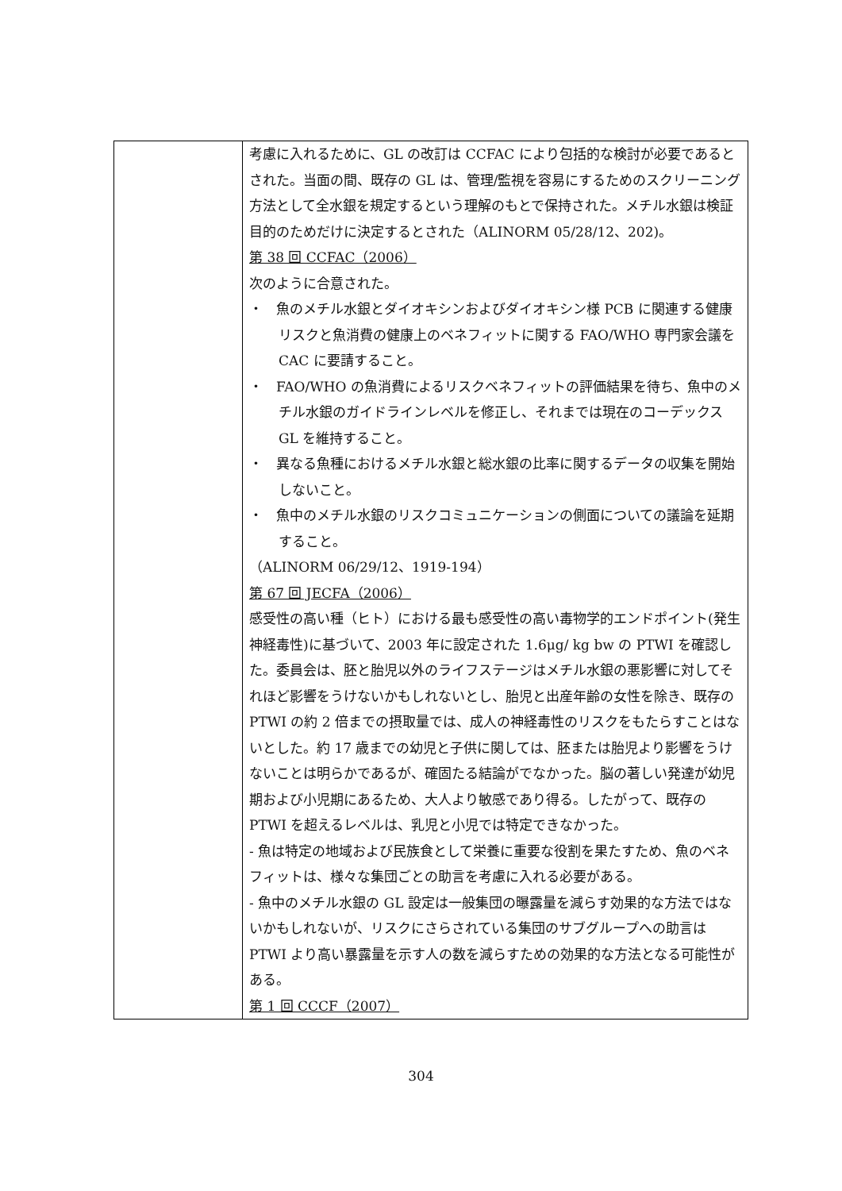| | 考慮に入れるために、GL の改訂は CCFAC により包括的な検討が必要であるとされた。当面の間、既存の GL は、管理/監視を容易にするためのスクリーニング方法として全水銀を規定するという理解のもとで保持された。メチル水銀は検証目的のためだけに決定するとされた（ALINORM 05/28/12、202)。 第 38 回 CCFAC（2006） 次のように合意された。 ・ 魚のメチル水銀とダイオキシンおよびダイオキシン様 PCB に関連する健康リスクと魚消費の健康上のベネフィットに関する FAO/WHO 専門家会議を CAC に要請すること。 ・ FAO/WHO の魚消費によるリスクベネフィットの評価結果を待ち、魚中のメチル水銀のガイドラインレベルを修正し、それまでは現在のコーデックス GL を維持すること。 ・ 異なる魚種におけるメチル水銀と総水銀の比率に関するデータの収集を開始しないこと。 ・ 魚中のメチル水銀のリスクコミュニケーションの側面についての議論を延期すること。 （ALINORM 06/29/12、1919-194） 第 67 回 JECFA（2006） 感受性の高い種（ヒト）における最も感受性の高い毒物学的エンドポイント(発生神経毒性)に基づいて、2003 年に設定された 1.6μg/ kg bw の PTWI を確認した。委員会は、胚と胎児以外のライフステージはメチル水銀の悪影響に対してそれほど影響をうけないかもしれないとし、胎児と出産年齢の女性を除き、既存の PTWI の約 2 倍までの摂取量では、成人の神経毒性のリスクをもたらすことはないとした。約 17 歳までの幼児と子供に関しては、胚または胎児より影響をうけないことは明らかであるが、確固たる結論がでなかった。脳の著しい発達が幼児期および小児期にあるため、大人より敏感であり得る。したがって、既存の PTWI を超えるレベルは、乳児と小児では特定できなかった。 - 魚は特定の地域および民族食として栄養に重要な役割を果たすため、魚のベネフィットは、様々な集団ごとの助言を考慮に入れる必要がある。 - 魚中のメチル水銀の GL 設定は一般集団の曝露量を減らす効果的な方法ではないかもしれないが、リスクにさらされている集団のサブグループへの助言は PTWI より高い暴露量を示す人の数を減らすための効果的な方法となる可能性がある。 第 1 回 CCCF（2007） |
304